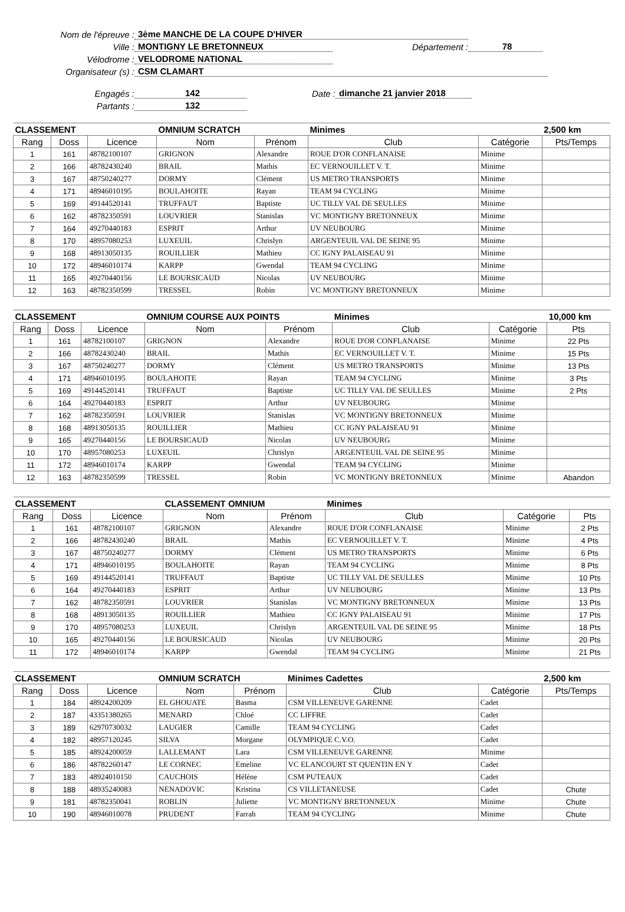Nom de l'épreuve : 3ème MANCHE DE LA COUPE D'HIVER
Ville : MONTIGNY LE BRETONNEUX Département : 78
Vélodrome : VELODROME NATIONAL
Organisateur (s) : CSM CLAMART
Engagés : 142 Date : dimanche 21 janvier 2018
Partants : 132
| CLASSEMENT | | | OMNIUM SCRATCH | | Minimes | | 2,500 km |
| --- | --- | --- | --- | --- | --- | --- | --- |
| Rang | Doss | Licence | Nom | Prénom | Club | Catégorie | Pts/Temps |
| 1 | 161 | 48782100107 | GRIGNON | Alexandre | ROUE D'OR CONFLANAISE | Minime | |
| 2 | 166 | 48782430240 | BRAIL | Mathis | EC VERNOUILLET V. T. | Minime | |
| 3 | 167 | 48750240277 | DORMY | Clément | US METRO TRANSPORTS | Minime | |
| 4 | 171 | 48946010195 | BOULAHOITE | Rayan | TEAM 94 CYCLING | Minime | |
| 5 | 169 | 49144520141 | TRUFFAUT | Baptiste | UC TILLY VAL DE SEULLES | Minime | |
| 6 | 162 | 48782350591 | LOUVRIER | Stanislas | VC MONTIGNY BRETONNEUX | Minime | |
| 7 | 164 | 49270440183 | ESPRIT | Arthur | UV NEUBOURG | Minime | |
| 8 | 170 | 48957080253 | LUXEUIL | Chrislyn | ARGENTEUIL VAL DE SEINE 95 | Minime | |
| 9 | 168 | 48913050135 | ROUILLIER | Mathieu | CC IGNY PALAISEAU 91 | Minime | |
| 10 | 172 | 48946010174 | KARPP | Gwendal | TEAM 94 CYCLING | Minime | |
| 11 | 165 | 49270440156 | LE BOURSICAUD | Nicolas | UV NEUBOURG | Minime | |
| 12 | 163 | 48782350599 | TRESSEL | Robin | VC MONTIGNY BRETONNEUX | Minime | |
| CLASSEMENT | | | OMNIUM COURSE AUX POINTS | | Minimes | | 10,000 km |
| --- | --- | --- | --- | --- | --- | --- | --- |
| Rang | Doss | Licence | Nom | Prénom | Club | Catégorie | Pts |
| 1 | 161 | 48782100107 | GRIGNON | Alexandre | ROUE D'OR CONFLANAISE | Minime | 22 Pts |
| 2 | 166 | 48782430240 | BRAIL | Mathis | EC VERNOUILLET V. T. | Minime | 15 Pts |
| 3 | 167 | 48750240277 | DORMY | Clément | US METRO TRANSPORTS | Minime | 13 Pts |
| 4 | 171 | 48946010195 | BOULAHOITE | Rayan | TEAM 94 CYCLING | Minime | 3 Pts |
| 5 | 169 | 49144520141 | TRUFFAUT | Baptiste | UC TILLY VAL DE SEULLES | Minime | 2 Pts |
| 6 | 164 | 49270440183 | ESPRIT | Arthur | UV NEUBOURG | Minime | |
| 7 | 162 | 48782350591 | LOUVRIER | Stanislas | VC MONTIGNY BRETONNEUX | Minime | |
| 8 | 168 | 48913050135 | ROUILLIER | Mathieu | CC IGNY PALAISEAU 91 | Minime | |
| 9 | 165 | 49270440156 | LE BOURSICAUD | Nicolas | UV NEUBOURG | Minime | |
| 10 | 170 | 48957080253 | LUXEUIL | Chrislyn | ARGENTEUIL VAL DE SEINE 95 | Minime | |
| 11 | 172 | 48946010174 | KARPP | Gwendal | TEAM 94 CYCLING | Minime | |
| 12 | 163 | 48782350599 | TRESSEL | Robin | VC MONTIGNY BRETONNEUX | Minime | Abandon |
| CLASSEMENT | | | CLASSEMENT OMNIUM | | Minimes | | |
| --- | --- | --- | --- | --- | --- | --- | --- |
| Rang | Doss | Licence | Nom | Prénom | Club | Catégorie | Pts |
| 1 | 161 | 48782100107 | GRIGNON | Alexandre | ROUE D'OR CONFLANAISE | Minime | 2 Pts |
| 2 | 166 | 48782430240 | BRAIL | Mathis | EC VERNOUILLET V. T. | Minime | 4 Pts |
| 3 | 167 | 48750240277 | DORMY | Clément | US METRO TRANSPORTS | Minime | 6 Pts |
| 4 | 171 | 48946010195 | BOULAHOITE | Rayan | TEAM 94 CYCLING | Minime | 8 Pts |
| 5 | 169 | 49144520141 | TRUFFAUT | Baptiste | UC TILLY VAL DE SEULLES | Minime | 10 Pts |
| 6 | 164 | 49270440183 | ESPRIT | Arthur | UV NEUBOURG | Minime | 13 Pts |
| 7 | 162 | 48782350591 | LOUVRIER | Stanislas | VC MONTIGNY BRETONNEUX | Minime | 13 Pts |
| 8 | 168 | 48913050135 | ROUILLIER | Mathieu | CC IGNY PALAISEAU 91 | Minime | 17 Pts |
| 9 | 170 | 48957080253 | LUXEUIL | Chrislyn | ARGENTEUIL VAL DE SEINE 95 | Minime | 18 Pts |
| 10 | 165 | 49270440156 | LE BOURSICAUD | Nicolas | UV NEUBOURG | Minime | 20 Pts |
| 11 | 172 | 48946010174 | KARPP | Gwendal | TEAM 94 CYCLING | Minime | 21 Pts |
| CLASSEMENT | | | OMNIUM SCRATCH | | Minimes Cadettes | | 2,500 km |
| --- | --- | --- | --- | --- | --- | --- | --- |
| Rang | Doss | Licence | Nom | Prénom | Club | Catégorie | Pts/Temps |
| 1 | 184 | 48924200209 | EL GHOUATE | Basma | CSM VILLENEUVE GARENNE | Cadet | |
| 2 | 187 | 43351380265 | MENARD | Chloé | CC LIFFRE | Cadet | |
| 3 | 189 | 62970730032 | LAUGIER | Camille | TEAM 94 CYCLING | Cadet | |
| 4 | 182 | 48957120245 | SILVA | Morgane | OLYMPIQUE C.V.O. | Cadet | |
| 5 | 185 | 48924200059 | LALLEMANT | Lara | CSM VILLENEUVE GARENNE | Minime | |
| 6 | 186 | 48782260147 | LE CORNEC | Emeline | VC ELANCOURT ST QUENTIN EN Y | Cadet | |
| 7 | 183 | 48924010150 | CAUCHOIS | Hélène | CSM PUTEAUX | Cadet | |
| 8 | 188 | 48935240083 | NENADOVIC | Kristina | CS VILLETANEUSE | Cadet | Chute |
| 9 | 181 | 48782350041 | ROBLIN | Juliette | VC MONTIGNY BRETONNEUX | Minime | Chute |
| 10 | 190 | 48946010078 | PRUDENT | Farrah | TEAM 94 CYCLING | Minime | Chute |